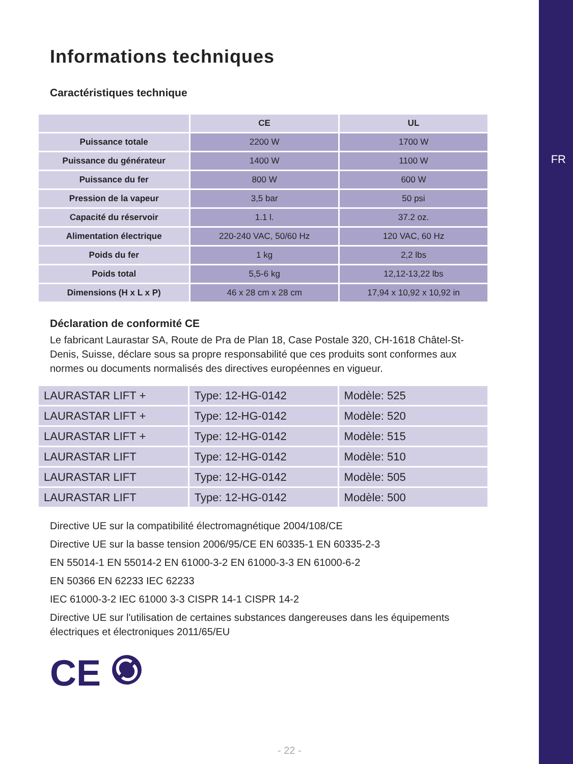FR
Informations techniques
Caractéristiques technique
| | CE | UL |
| --- | --- | --- |
| Puissance totale | 2200 W | 1700 W |
| Puissance du générateur | 1400 W | 1100 W |
| Puissance du fer | 800 W | 600 W |
| Pression de la vapeur | 3,5 bar | 50 psi |
| Capacité du réservoir | 1.1 l. | 37.2 oz. |
| Alimentation électrique | 220-240 VAC, 50/60 Hz | 120 VAC, 60 Hz |
| Poids du fer | 1 kg | 2,2 lbs |
| Poids total | 5,5-6 kg | 12,12-13,22 lbs |
| Dimensions (H x L x P) | 46 x 28 cm x 28 cm | 17,94 x 10,92 x 10,92 in |
Déclaration de conformité CE
Le fabricant Laurastar SA, Route de Pra de Plan 18, Case Postale 320, CH-1618 Châtel-St-Denis, Suisse, déclare sous sa propre responsabilité que ces produits sont conformes aux normes ou documents normalisés des directives européennes en vigueur.
| LAURASTAR LIFT + | Type: 12-HG-0142 | Modèle: 525 |
| LAURASTAR LIFT + | Type: 12-HG-0142 | Modèle: 520 |
| LAURASTAR LIFT + | Type: 12-HG-0142 | Modèle: 515 |
| LAURASTAR LIFT | Type: 12-HG-0142 | Modèle: 510 |
| LAURASTAR LIFT | Type: 12-HG-0142 | Modèle: 505 |
| LAURASTAR LIFT | Type: 12-HG-0142 | Modèle: 500 |
Directive UE sur la compatibilité électromagnétique 2004/108/CE
Directive UE sur la basse tension 2006/95/CE EN 60335-1 EN 60335-2-3
EN 55014-1 EN 55014-2 EN 61000-3-2 EN 61000-3-3 EN 61000-6-2
EN 50366 EN 62233 IEC 62233
IEC 61000-3-2 IEC 61000 3-3 CISPR 14-1 CISPR 14-2
Directive UE sur l'utilisation de certaines substances dangereuses dans les équipements électriques et électroniques 2011/65/EU
CE
- 22 -